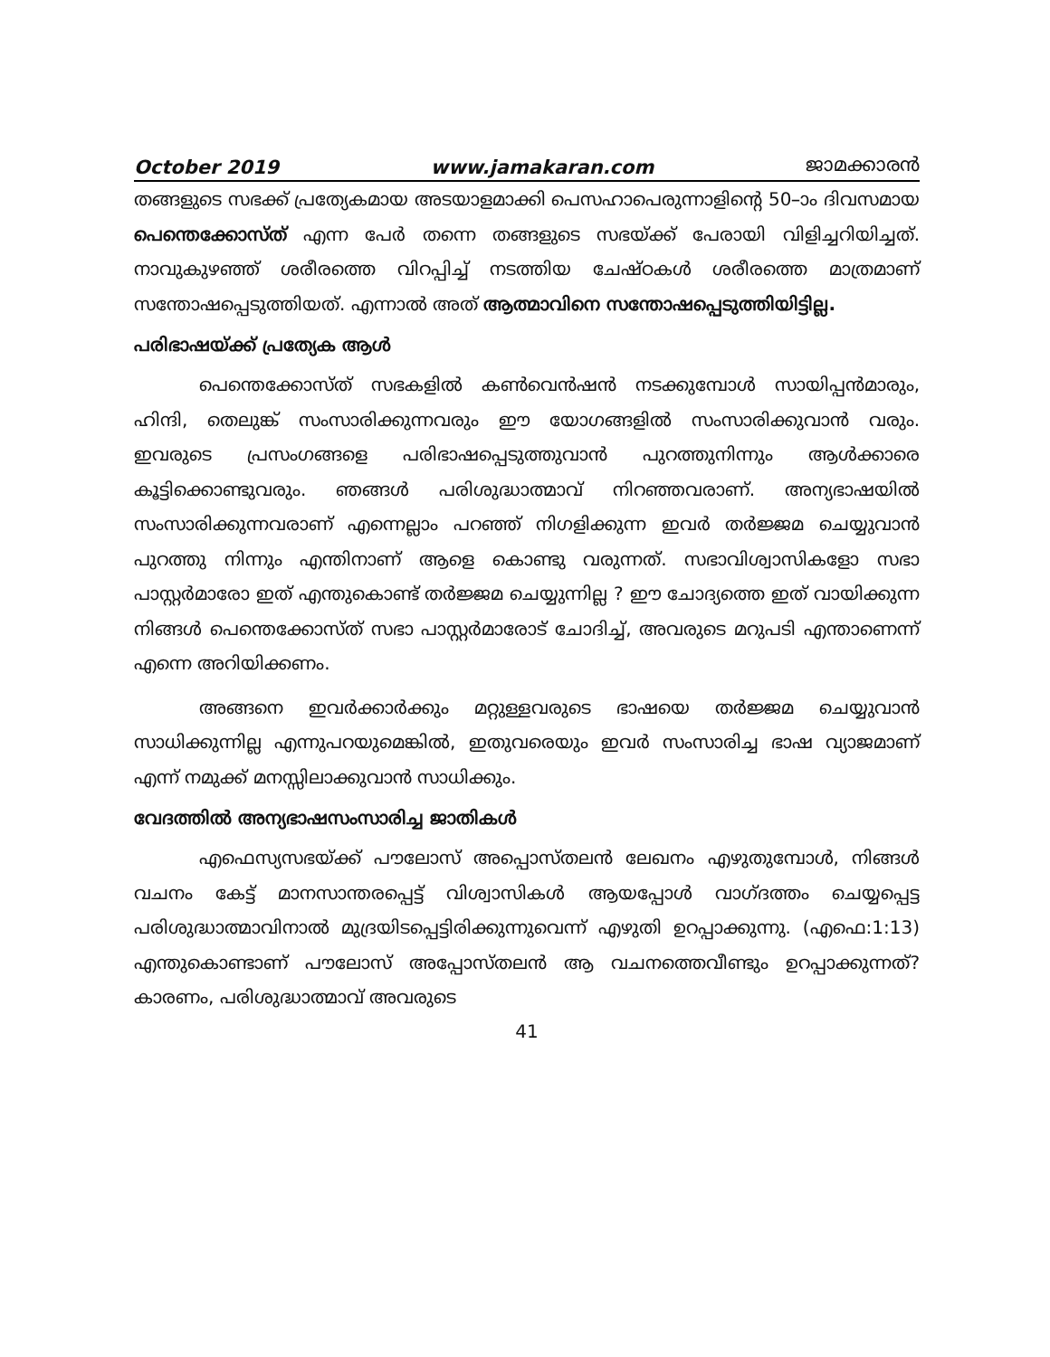October 2019 www.jamakaran.com ജാമക്കാരൻ
തങ്ങളുടെ സഭക്ക് പ്രത്യേകമായ അടയാളമാക്കി പെസഹാപെരുന്നാളിന്റെ 50–ാം ദിവസമായ പെന്തെക്കോസ്ത് എന്ന പേർ തന്നെ തങ്ങളുടെ സഭയ്ക്ക് പേരായി വിളിച്ചറിയിച്ചത്. നാവുകുഴഞ്ഞ് ശരീരത്തെ വിറപ്പിച്ച് നടത്തിയ ചേഷ്ഠകൾ ശരീരത്തെ മാത്രമാണ് സന്തോഷപ്പെടുത്തിയത്. എന്നാൽ അത് ആത്മാവിനെ സന്തോഷപ്പെടുത്തിയിട്ടില്ല.
പരിഭാഷയ്ക്ക് പ്രത്യേക ആൾ
പെന്തെക്കോസ്ത് സഭകളിൽ കൺവെൻഷൻ നടക്കുമ്പോൾ സായിപ്പൻമാരും, ഹിന്ദി, തെലുങ്ക് സംസാരിക്കുന്നവരും ഈ യോഗങ്ങളിൽ സംസാരിക്കുവാൻ വരും. ഇവരുടെ പ്രസംഗങ്ങളെ പരിഭാഷപ്പെടുത്തുവാൻ പുറത്തുനിന്നും ആൾക്കാരെ കൂട്ടിക്കൊണ്ടുവരും. ഞങ്ങൾ പരിശുദ്ധാത്മാവ് നിറഞ്ഞവരാണ്. അന്യഭാഷയിൽ സംസാരിക്കുന്നവരാണ് എന്നെല്ലാം പറഞ്ഞ് നിഗളിക്കുന്ന ഇവർ തർജ്ജമ ചെയ്യുവാൻ പുറത്തു നിന്നും എന്തിനാണ് ആളെ കൊണ്ടു വരുന്നത്. സഭാവിശ്വാസികളോ സഭാ പാസ്റ്റർമാരോ ഇത് എന്തുകൊണ്ട് തർജ്ജമ ചെയ്യുന്നില്ല ? ഈ ചോദ്യത്തെ ഇത് വായിക്കുന്ന നിങ്ങൾ പെന്തെക്കോസ്ത് സഭാ പാസ്റ്റർമാരോട് ചോദിച്ച്, അവരുടെ മറുപടി എന്താണെന്ന് എന്നെ അറിയിക്കണം.
അങ്ങനെ ഇവർക്കാർക്കും മറ്റുള്ളവരുടെ ഭാഷയെ തർജ്ജമ ചെയ്യുവാൻ സാധിക്കുന്നില്ല എന്നുപറയുമെങ്കിൽ, ഇതുവരെയും ഇവർ സംസാരിച്ച ഭാഷ വ്യാജമാണ് എന്ന് നമുക്ക് മനസ്സിലാക്കുവാൻ സാധിക്കും.
വേദത്തിൽ അന്യഭാഷസംസാരിച്ച ജാതികൾ
എഫെസ്യസഭയ്ക്ക് പൗലോസ് അപ്പൊസ്തലൻ ലേഖനം എഴുതുമ്പോൾ, നിങ്ങൾ വചനം കേട്ട് മാനസാന്തരപ്പെട്ട് വിശ്വാസികൾ ആയപ്പോൾ വാഗ്ദത്തം ചെയ്യപ്പെട്ട പരിശുദ്ധാത്മാവിനാൽ മുദ്രയിടപ്പെട്ടിരിക്കുന്നുവെന്ന് എഴുതി ഉറപ്പാക്കുന്നു. (എഫെ:1:13) എന്തുകൊണ്ടാണ് പൗലോസ് അപ്പോസ്തലൻ ആ വചനത്തെവീണ്ടും ഉറപ്പാക്കുന്നത്? കാരണം, പരിശുദ്ധാത്മാവ് അവരുടെ
41